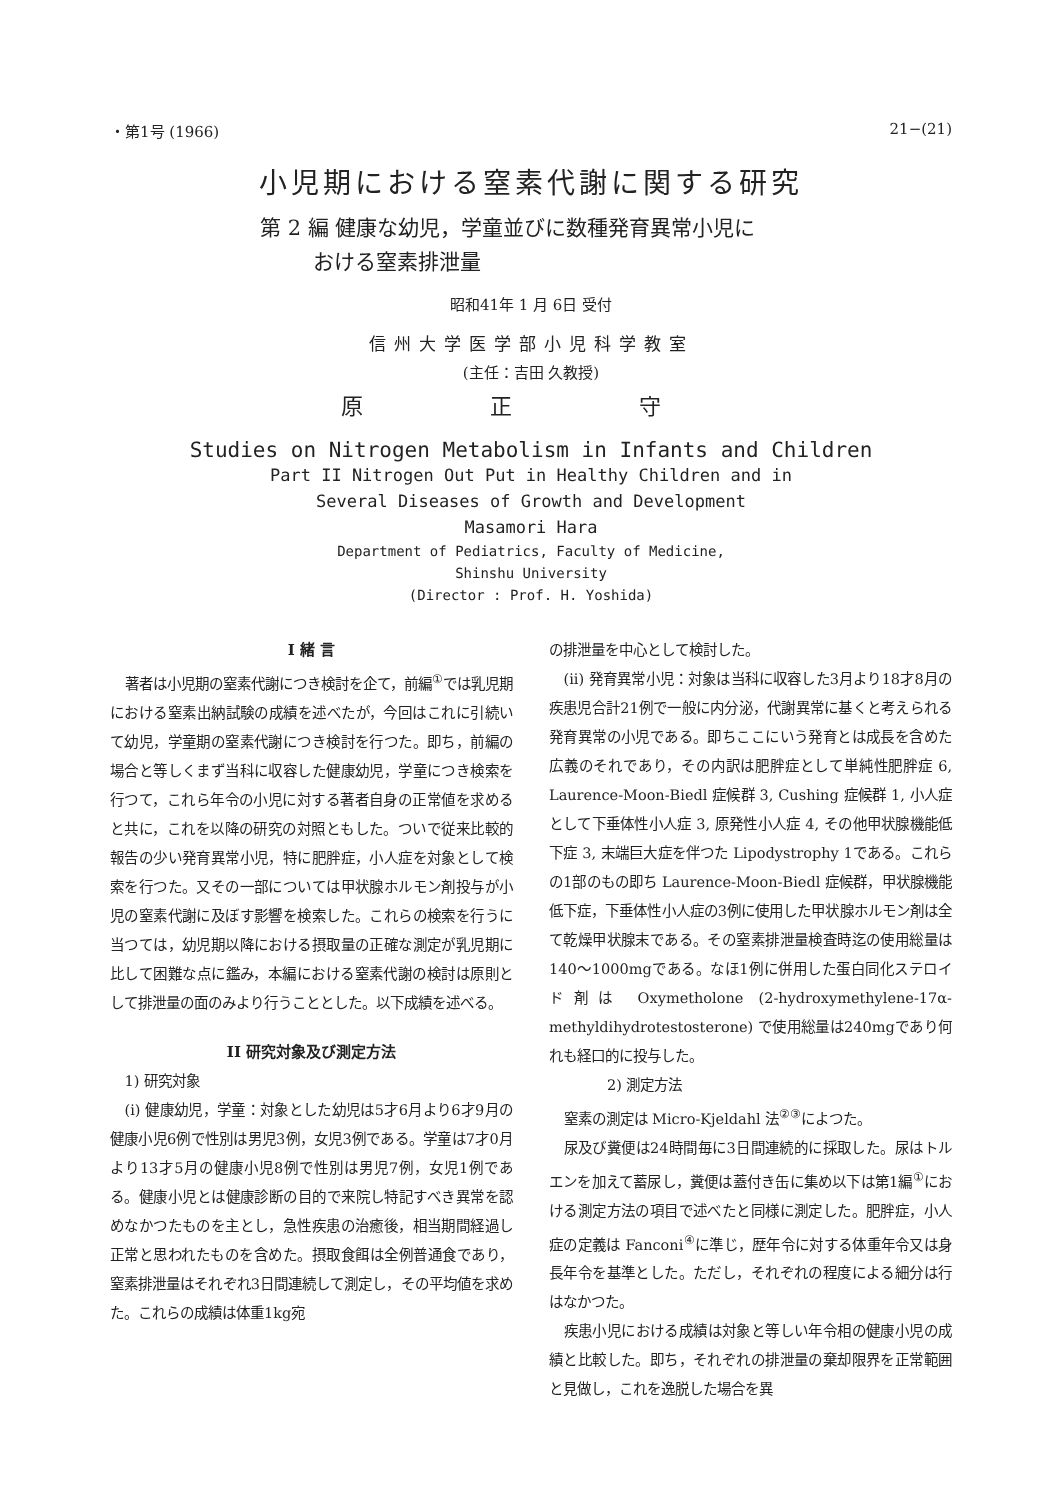・第1号 (1966) 21−(21)
小児期における窒素代謝に関する研究
第 2 編 健康な幼児，学童並びに数種発育異常小児に
おける窒素排泄量
昭和41年 1 月 6日 受付
信州大学医学部小児科学教室
(主任：吉田 久教授)
原 正 守
Studies on Nitrogen Metabolism in Infants and Children
Part II Nitrogen Out Put in Healthy Children and in
Several Diseases of Growth and Development
Masamori Hara
Department of Pediatrics, Faculty of Medicine,
Shinshu University
(Director : Prof. H. Yoshida)
I 緒 言
著者は小児期の窒素代謝につき検討を企て，前編<sup>①</sup>では乳児期における窒素出納試験の成績を述べたが，今回はこれに引続いて幼児，学童期の窒素代謝につき検討を行つた。即ち，前編の場合と等しくまず当科に収容した健康幼児，学童につき検索を行つて，これら年令の小児に対する著者自身の正常値を求めると共に，これを以降の研究の対照ともした。ついで従来比較的報告の少い発育異常小児，特に肥胖症，小人症を対象として検索を行つた。又その一部については甲状腺ホルモン剤投与が小児の窒素代謝に及ぼす影響を検索した。これらの検索を行うに当つては，幼児期以降における摂取量の正確な測定が乳児期に比して困難な点に鑑み，本編における窒素代謝の検討は原則として排泄量の面のみより行うこととした。以下成績を述べる。
II 研究対象及び測定方法
1) 研究対象
(i) 健康幼児，学童：対象とした幼児は5才6月より6才9月の健康小児6例で性別は男児3例，女児3例である。学童は7才0月より13才5月の健康小児8例で性別は男児7例，女児1例である。健康小児とは健康診断の目的で来院し特記すべき異常を認めなかつたものを主とし，急性疾患の治癒後，相当期間経過し正常と思われたものを含めた。摂取食餌は全例普通食であり，窒素排泄量はそれぞれ3日間連続して測定し，その平均値を求めた。これらの成績は体重1kg宛
の排泄量を中心として検討した。
(ii) 発育異常小児：対象は当科に収容した3月より18才8月の疾患児合計21例で一般に内分泌，代謝異常に基くと考えられる発育異常の小児である。即ちここにいう発育とは成長を含めた広義のそれであり，その内訳は肥胖症として単純性肥胖症 6, Laurence-Moon-Biedl 症候群 3, Cushing 症候群 1, 小人症として下垂体性小人症 3, 原発性小人症 4, その他甲状腺機能低下症 3, 末端巨大症を伴つた Lipodystrophy 1である。これらの1部のもの即ち Laurence-Moon-Biedl 症候群，甲状腺機能低下症，下垂体性小人症の3例に使用した甲状腺ホルモン剤は全て乾燥甲状腺末である。その窒素排泄量検査時迄の使用総量は140〜1000mgである。なほ1例に併用した蛋白同化ステロイド剤は Oxymetholone (2-hydroxymethylene-17α-methyldihydrotestosterone) で使用総量は240mgであり何れも経口的に投与した。
2) 測定方法
窒素の測定は Micro-Kjeldahl 法<sup>②③</sup>によつた。
尿及び糞便は24時間毎に3日間連続的に採取した。尿はトルエンを加えて蓄尿し，糞便は蓋付き缶に集め以下は第1編<sup>①</sup>における測定方法の項目で述べたと同様に測定した。肥胖症，小人症の定義は Fanconi<sup>④</sup>に準じ，歴年令に対する体重年令又は身長年令を基準とした。ただし，それぞれの程度による細分は行はなかつた。
疾患小児における成績は対象と等しい年令相の健康小児の成績と比較した。即ち，それぞれの排泄量の棄却限界を正常範囲と見做し，これを逸脱した場合を異